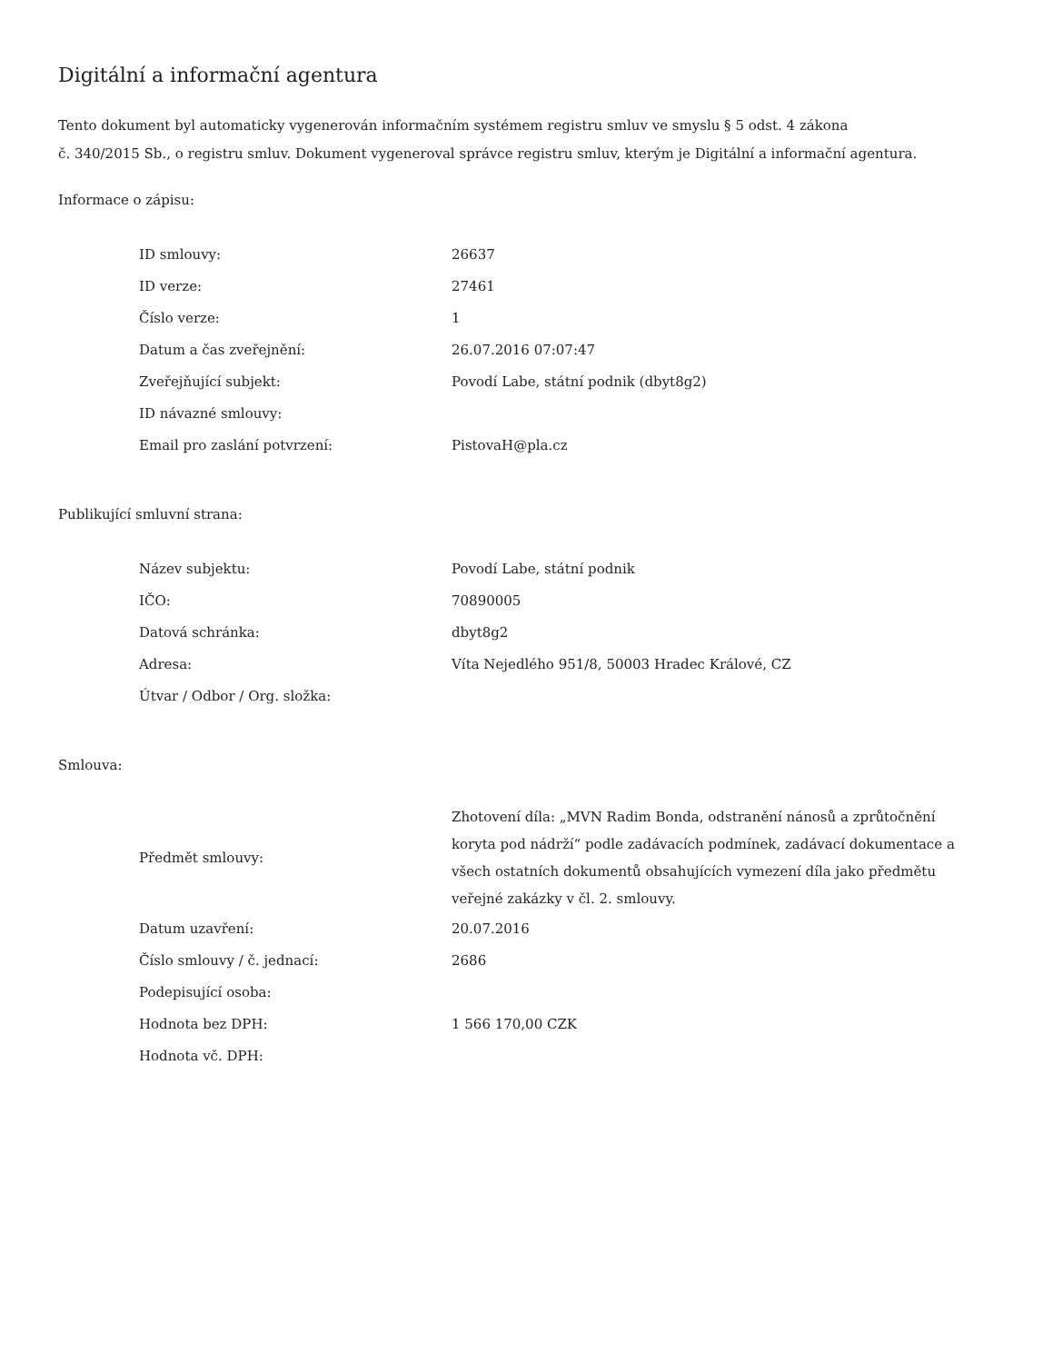Digitální a informační agentura
Tento dokument byl automaticky vygenerován informačním systémem registru smluv ve smyslu § 5 odst. 4 zákona
č. 340/2015 Sb., o registru smluv. Dokument vygeneroval správce registru smluv, kterým je Digitální a informační agentura.
Informace o zápisu:
| ID smlouvy: | 26637 |
| ID verze: | 27461 |
| Číslo verze: | 1 |
| Datum a čas zveřejnění: | 26.07.2016 07:07:47 |
| Zveřejňující subjekt: | Povodí Labe, státní podnik (dbyt8g2) |
| ID návazné smlouvy: | |
| Email pro zaslání potvrzení: | PistovaH@pla.cz |
Publikující smluvní strana:
| Název subjektu: | Povodí Labe, státní podnik |
| IČO: | 70890005 |
| Datová schránka: | dbyt8g2 |
| Adresa: | Víta Nejedlého 951/8, 50003 Hradec Králové, CZ |
| Útvar / Odbor / Org. složka: | |
Smlouva:
| Předmět smlouvy: | Zhotovení díla: „MVN Radim Bonda, odstranění nánosů a zprůtočnění koryta pod nádrží“ podle zadávacích podmínek, zadávací dokumentace a všech ostatních dokumentů obsahujících vymezení díla jako předmětu veřejné zakázky v čl. 2. smlouvy. |
| Datum uzavření: | 20.07.2016 |
| Číslo smlouvy / č. jednací: | 2686 |
| Podepisující osoba: | |
| Hodnota bez DPH: | 1 566 170,00 CZK |
| Hodnota vč. DPH: | |